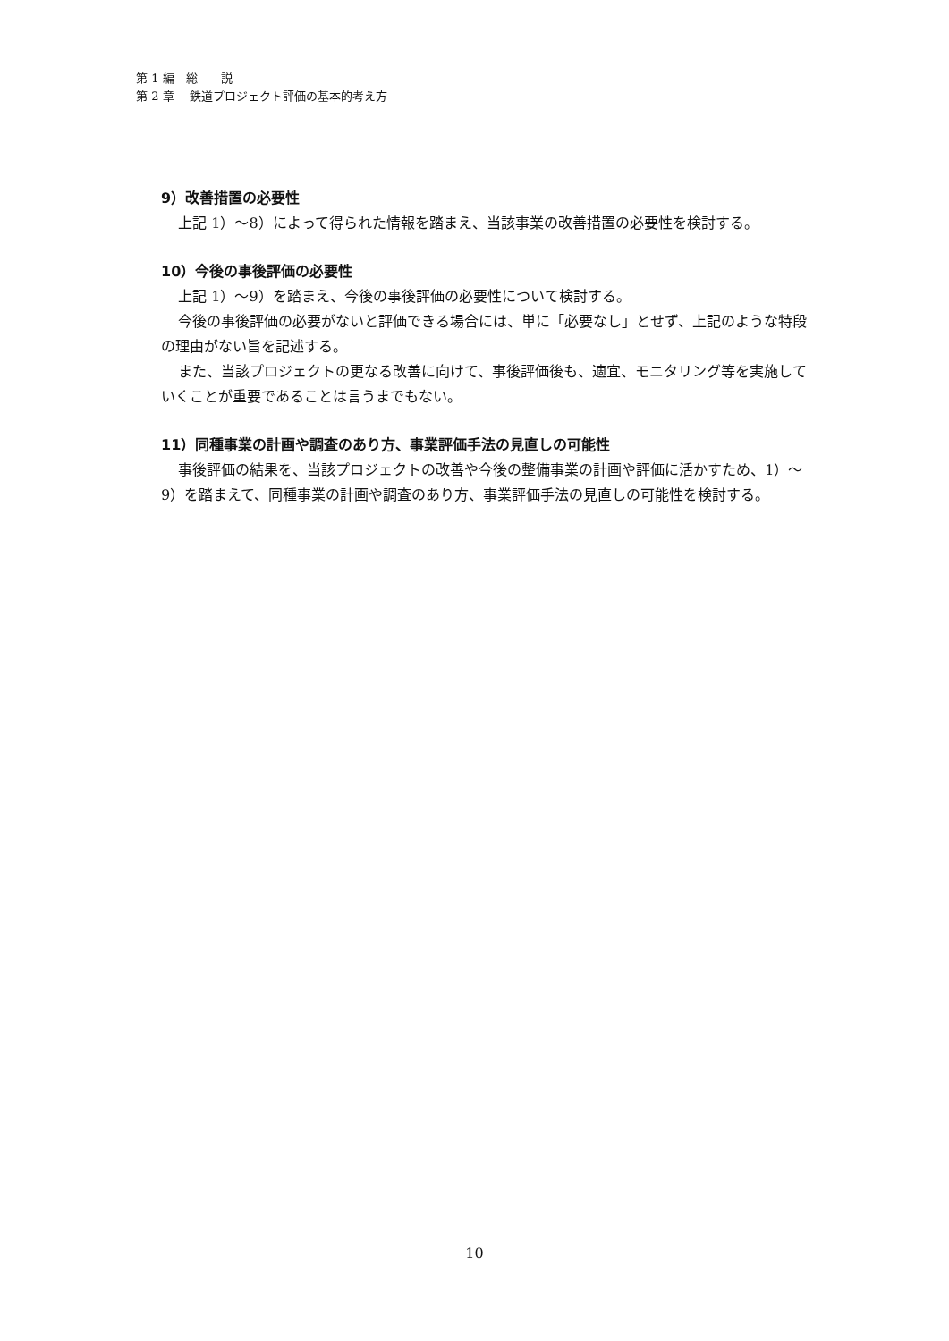第 1 編　総　　説
第 2 章　 鉄道プロジェクト評価の基本的考え方
9）改善措置の必要性
上記 1）～8）によって得られた情報を踏まえ、当該事業の改善措置の必要性を検討する。
10）今後の事後評価の必要性
上記 1）～9）を踏まえ、今後の事後評価の必要性について検討する。
今後の事後評価の必要がないと評価できる場合には、単に「必要なし」とせず、上記のような特段の理由がない旨を記述する。
また、当該プロジェクトの更なる改善に向けて、事後評価後も、適宜、モニタリング等を実施していくことが重要であることは言うまでもない。
11）同種事業の計画や調査のあり方、事業評価手法の見直しの可能性
事後評価の結果を、当該プロジェクトの改善や今後の整備事業の計画や評価に活かすため、1）～9）を踏まえて、同種事業の計画や調査のあり方、事業評価手法の見直しの可能性を検討する。
10